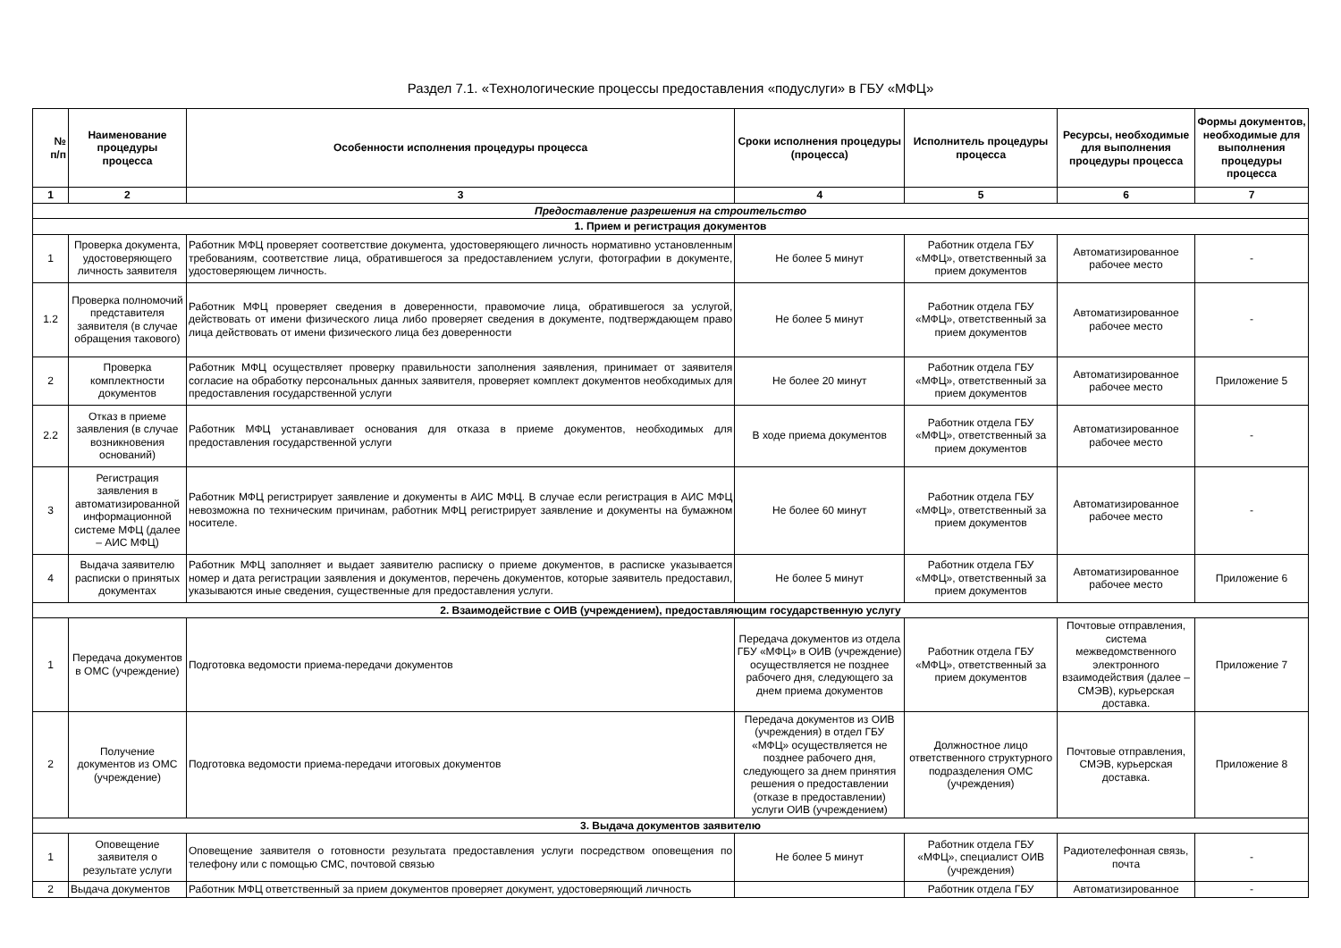Раздел 7.1. «Технологические процессы предоставления «подуслуги» в ГБУ «МФЦ»
| № п/п | Наименование процедуры процесса | Особенности исполнения процедуры процесса | Сроки исполнения процедуры (процесса) | Исполнитель процедуры процесса | Ресурсы, необходимые для выполнения процедуры процесса | Формы документов, необходимые для выполнения процедуры процесса |
| --- | --- | --- | --- | --- | --- | --- |
| 1 | 2 | 3 | 4 | 5 | 6 | 7 |
| Предоставление разрешения на строительство | | | | | | |
| 1. Прием и регистрация документов | | | | | | |
| 1 | Проверка документа, удостоверяющего личность заявителя | Работник МФЦ проверяет соответствие документа, удостоверяющего личность нормативно установленным требованиям, соответствие лица, обратившегося за предоставлением услуги, фотографии в документе, удостоверяющем личность. | Не более 5 минут | Работник отдела ГБУ «МФЦ», ответственный за прием документов | Автоматизированное рабочее место | - |
| 1.2 | Проверка полномочий представителя заявителя (в случае обращения такового) | Работник МФЦ проверяет сведения в доверенности, правомочие лица, обратившегося за услугой, действовать от имени физического лица либо проверяет сведения в документе, подтверждающем право лица действовать от имени физического лица без доверенности | Не более 5 минут | Работник отдела ГБУ «МФЦ», ответственный за прием документов | Автоматизированное рабочее место | - |
| 2 | Проверка комплектности документов | Работник МФЦ осуществляет проверку правильности заполнения заявления, принимает от заявителя согласие на обработку персональных данных заявителя, проверяет комплект документов необходимых для предоставления государственной услуги | Не более 20 минут | Работник отдела ГБУ «МФЦ», ответственный за прием документов | Автоматизированное рабочее место | Приложение 5 |
| 2.2 | Отказ в приеме заявления (в случае возникновения оснований) | Работник МФЦ устанавливает основания для отказа в приеме документов, необходимых для предоставления государственной услуги | В ходе приема документов | Работник отдела ГБУ «МФЦ», ответственный за прием документов | Автоматизированное рабочее место | - |
| 3 | Регистрация заявления в автоматизированной информационной системе МФЦ (далее – АИС МФЦ) | Работник МФЦ регистрирует заявление и документы в АИС МФЦ. В случае если регистрация в АИС МФЦ невозможна по техническим причинам, работник МФЦ регистрирует заявление и документы на бумажном носителе. | Не более 60 минут | Работник отдела ГБУ «МФЦ», ответственный за прием документов | Автоматизированное рабочее место | - |
| 4 | Выдача заявителю расписки о принятых документах | Работник МФЦ заполняет и выдает заявителю расписку о приеме документов, в расписке указывается номер и дата регистрации заявления и документов, перечень документов, которые заявитель предоставил, указываются иные сведения, существенные для предоставления услуги. | Не более 5 минут | Работник отдела ГБУ «МФЦ», ответственный за прием документов | Автоматизированное рабочее место | Приложение 6 |
| 2. Взаимодействие с ОИВ (учреждением), предоставляющим государственную услугу | | | | | | |
| 1 | Передача документов в ОМС (учреждение) | Подготовка ведомости приема-передачи документов | Передача документов из отдела ГБУ «МФЦ» в ОИВ (учреждение) осуществляется не позднее рабочего дня, следующего за днем приема документов | Работник отдела ГБУ «МФЦ», ответственный за прием документов | Почтовые отправления, система межведомственного электронного взаимодействия (далее – СМЭВ), курьерская доставка. | Приложение 7 |
| 2 | Получение документов из ОМС (учреждение) | Подготовка ведомости приема-передачи итоговых документов | Передача документов из ОИВ (учреждения) в отдел ГБУ «МФЦ» осуществляется не позднее рабочего дня, следующего за днем принятия решения о предоставлении (отказе в предоставлении) услуги ОИВ (учреждением) | Должностное лицо ответственного структурного подразделения ОМС (учреждения) | Почтовые отправления, СМЭВ, курьерская доставка. | Приложение 8 |
| 3. Выдача документов заявителю | | | | | | |
| 1 | Оповещение заявителя о результате услуги | Оповещение заявителя о готовности результата предоставления услуги посредством оповещения по телефону или с помощью СМС, почтовой связью | Не более 5 минут | Работник отдела ГБУ «МФЦ», специалист ОИВ (учреждения) | Радиотелефонная связь, почта | - |
| 2 | Выдача документов | Работник МФЦ ответственный за прием документов проверяет документ, удостоверяющий личность | | Работник отдела ГБУ | Автоматизированное | - |